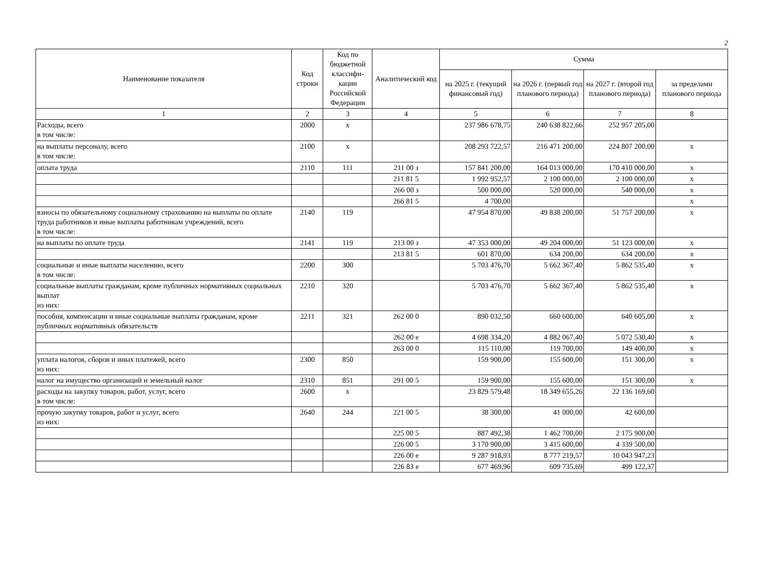2
| Наименование показателя | Код строки | Код по бюджетной классифи-кации Российской Федерации | Аналитический код | Сумма | | | |
| --- | --- | --- | --- | --- | --- | --- | --- |
| | | | | на 2025 г. (текущий финансовый год) | на 2026 г. (первый год планового периода) | на 2027 г. (второй год планового периода) | за пределами планового периода |
| 1 | 2 | 3 | 4 | 5 | 6 | 7 | 8 |
| Расходы, всего в том числе: | 2000 | x | | 237 986 678,75 | 240 638 822,66 | 252 957 205,00 | |
| на выплаты персоналу, всего в том числе: | 2100 | x | | 208 293 722,57 | 216 471 200,00 | 224 807 200,00 | x |
| оплата труда | 2110 | 111 | 211 00 з | 157 841 200,00 | 164 013 000,00 | 170 410 000,00 | x |
| | | | 211 81 5 | 1 992 952,57 | 2 100 000,00 | 2 100 000,00 | x |
| | | | 266 00 з | 500 000,00 | 520 000,00 | 540 000,00 | x |
| | | | 266 81 5 | 4 700,00 | | | x |
| взносы по обязательному социальному страхованию на выплаты по оплате труда работников и иные выплаты работникам учреждений, всего в том числе: | 2140 | 119 | | 47 954 870,00 | 49 838 200,00 | 51 757 200,00 | x |
| на выплаты по оплате труда | 2141 | 119 | 213 00 з | 47 353 000,00 | 49 204 000,00 | 51 123 000,00 | x |
| | | | 213 81 5 | 601 870,00 | 634 200,00 | 634 200,00 | x |
| социальные и иные выплаты населению, всего в том числе: | 2200 | 300 | | 5 703 476,70 | 5 662 367,40 | 5 862 535,40 | x |
| социальные выплаты гражданам, кроме публичных нормативных социальных выплат из них: | 2210 | 320 | | 5 703 476,70 | 5 662 367,40 | 5 862 535,40 | x |
| пособия, компенсации и иные социальные выплаты гражданам, кроме публичных нормативных обязательств | 2211 | 321 | 262 00 0 | 890 032,50 | 660 600,00 | 640 605,00 | x |
| | | | 262 00 е | 4 698 334,20 | 4 882 067,40 | 5 072 530,40 | x |
| | | | 263 00 0 | 115 110,00 | 119 700,00 | 149 400,00 | x |
| уплата налогов, сборов и иных платежей, всего из них: | 2300 | 850 | | 159 900,00 | 155 600,00 | 151 300,00 | x |
| налог на имущество организаций и земельный налог | 2310 | 851 | 291 00 5 | 159 900,00 | 155 600,00 | 151 300,00 | x |
| расходы на закупку товаров, работ, услуг, всего в том числе: | 2600 | x | | 23 829 579,48 | 18 349 655,26 | 22 136 169,60 | |
| прочую закупку товаров, работ и услуг, всего из них: | 2640 | 244 | 221 00 5 | 38 300,00 | 41 000,00 | 42 600,00 | |
| | | | 225 00 5 | 887 492,38 | 1 462 700,00 | 2 175 900,00 | |
| | | | 226 00 5 | 3 170 900,00 | 3 415 600,00 | 4 339 500,00 | |
| | | | 226 00 е | 9 287 918,93 | 8 777 219,57 | 10 043 947,23 | |
| | | | 226 83 е | 677 469,96 | 609 735,69 | 499 122,37 | |